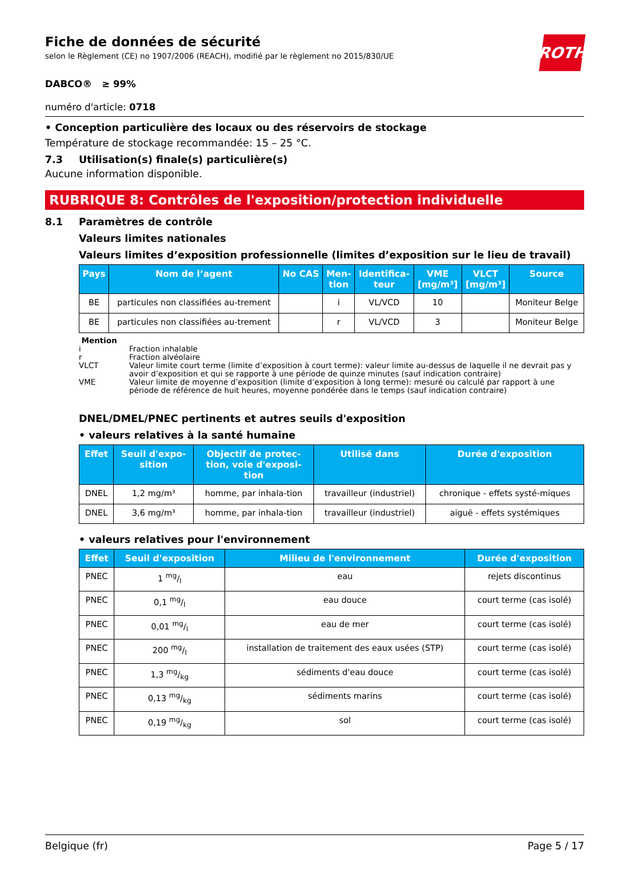ROTH
Fiche de données de sécurité
selon le Règlement (CE) no 1907/2006 (REACH), modifié par le règlement no 2015/830/UE
DABCO® ≥ 99%
numéro d'article: 0718
• Conception particulière des locaux ou des réservoirs de stockage
Température de stockage recommandée: 15 – 25 °C.
7.3 Utilisation(s) finale(s) particulière(s)
Aucune information disponible.
RUBRIQUE 8: Contrôles de l'exposition/protection individuelle
8.1 Paramètres de contrôle
Valeurs limites nationales
Valeurs limites d’exposition professionnelle (limites d’exposition sur le lieu de travail)
| Pays | Nom de l’agent | No CAS | Men- tion | Identifica- teur | VME [mg/m³] | VLCT [mg/m³] | Source |
| --- | --- | --- | --- | --- | --- | --- | --- |
| BE | particules non classifiées au-trement | | i | VL/VCD | 10 | | Moniteur Belge |
| BE | particules non classifiées au-trement | | r | VL/VCD | 3 | | Moniteur Belge |
Mention
i Fraction inhalable
r Fraction alvéolaire
VLCT Valeur limite court terme (limite d’exposition à court terme): valeur limite au-dessus de laquelle il ne devrait pas y avoir d’exposition et qui se rapporte à une période de quinze minutes (sauf indication contraire)
VME Valeur limite de moyenne d’exposition (limite d’exposition à long terme): mesuré ou calculé par rapport à une période de référence de huit heures, moyenne pondérée dans le temps (sauf indication contraire)
DNEL/DMEL/PNEC pertinents et autres seuils d'exposition
• valeurs relatives à la santé humaine
| Effet | Seuil d'expo- sition | Objectif de protec- tion, voie d'exposi- tion | Utilisé dans | Durée d'exposition |
| --- | --- | --- | --- | --- |
| DNEL | 1,2 mg/m³ | homme, par inhala-tion | travailleur (industriel) | chronique - effets systé-miques |
| DNEL | 3,6 mg/m³ | homme, par inhala-tion | travailleur (industriel) | aiguë - effets systémiques |
• valeurs relatives pour l'environnement
| Effet | Seuil d'exposition | Milieu de l'environnement | Durée d'exposition |
| --- | --- | --- | --- |
| PNEC | 1 mg/l | eau | rejets discontinus |
| PNEC | 0,1 mg/l | eau douce | court terme (cas isolé) |
| PNEC | 0,01 mg/l | eau de mer | court terme (cas isolé) |
| PNEC | 200 mg/l | installation de traitement des eaux usées (STP) | court terme (cas isolé) |
| PNEC | 1,3 mg/kg | sédiments d'eau douce | court terme (cas isolé) |
| PNEC | 0,13 mg/kg | sédiments marins | court terme (cas isolé) |
| PNEC | 0,19 mg/kg | sol | court terme (cas isolé) |
Belgique (fr) Page 5 / 17